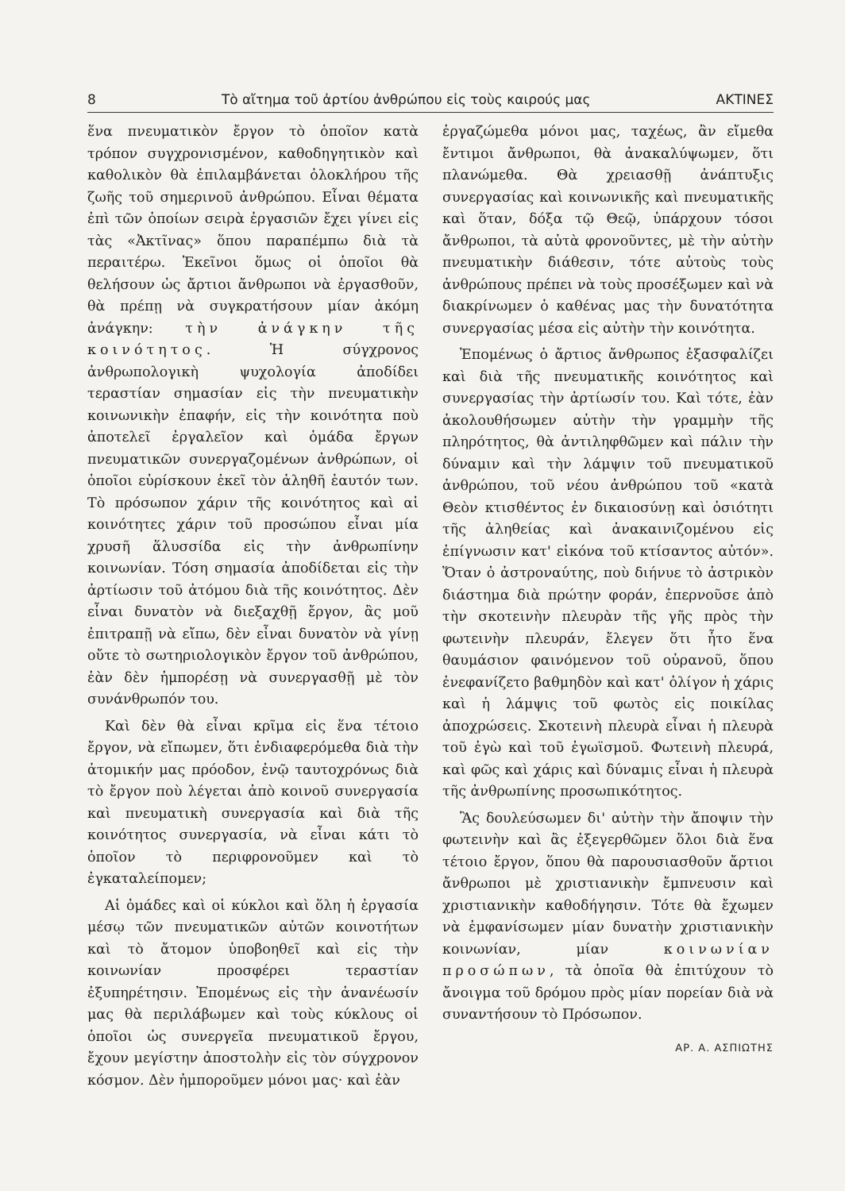8 Τὸ αἴτημα τοῦ ἀρτίου ἀνθρώπου εἰς τοὺς καιρούς μας ΑΚΤΙΝΕΣ
ἕνα πνευματικὸν ἔργον τὸ ὁποῖον κατὰ τρόπον συγχρονισμένον, καθοδηγητικὸν καὶ καθολικὸν θὰ ἐπιλαμβάνεται ὁλοκλήρου τῆς ζωῆς τοῦ σημερινοῦ ἀνθρώπου. Εἶναι θέματα ἐπὶ τῶν ὁποίων σειρὰ ἐργασιῶν ἔχει γίνει εἰς τὰς «Ἀκτῖνας» ὅπου παραπέμπω διὰ τὰ περαιτέρω. Ἐκεῖνοι ὅμως οἱ ὁποῖοι θὰ θελήσουν ὡς ἄρτιοι ἄνθρωποι νὰ ἐργασθοῦν, θὰ πρέπῃ νὰ συγκρατήσουν μίαν ἀκόμη ἀνάγκην: τὴν ἀνάγκην τῆς κοινότητος. Ἡ σύγχρονος ἀνθρωπολογικὴ ψυχολογία ἀποδίδει τεραστίαν σημασίαν εἰς τὴν πνευματικὴν κοινωνικὴν ἐπαφήν, εἰς τὴν κοινότητα ποὺ ἀποτελεῖ ἐργαλεῖον καὶ ὁμάδα ἔργων πνευματικῶν συνεργαζομένων ἀνθρώπων, οἱ ὁποῖοι εὑρίσκουν ἐκεῖ τὸν ἀληθῆ ἑαυτόν των. Τὸ πρόσωπον χάριν τῆς κοινότητος καὶ αἱ κοινότητες χάριν τοῦ προσώπου εἶναι μία χρυσῆ ἅλυσσίδα εἰς τὴν ἀνθρωπίνην κοινωνίαν. Τόση σημασία ἀποδίδεται εἰς τὴν ἀρτίωσιν τοῦ ἀτόμου διὰ τῆς κοινότητος. Δὲν εἶναι δυνατὸν νὰ διεξαχθῇ ἔργον, ἂς μοῦ ἐπιτραπῇ νὰ εἴπω, δὲν εἶναι δυνατὸν νὰ γίνῃ οὔτε τὸ σωτηριολογικὸν ἔργον τοῦ ἀνθρώπου, ἐὰν δὲν ἠμπορέσῃ νὰ συνεργασθῇ μὲ τὸν συνάνθρωπόν του.
Καὶ δὲν θὰ εἶναι κρῖμα εἰς ἕνα τέτοιο ἔργον, νὰ εἴπωμεν, ὅτι ἐνδιαφερόμεθα διὰ τὴν ἀτομικήν μας πρόοδον, ἐνῷ ταυτοχρόνως διὰ τὸ ἔργον ποὺ λέγεται ἀπὸ κοινοῦ συνεργασία καὶ πνευματικὴ συνεργασία καὶ διὰ τῆς κοινότητος συνεργασία, νὰ εἶναι κάτι τὸ ὁποῖον τὸ περιφρονοῦμεν καὶ τὸ ἐγκαταλείπομεν;
Αἱ ὁμάδες καὶ οἱ κύκλοι καὶ ὅλη ἡ ἐργασία μέσῳ τῶν πνευματικῶν αὐτῶν κοινοτήτων καὶ τὸ ἄτομον ὑποβοηθεῖ καὶ εἰς τὴν κοινωνίαν προσφέρει τεραστίαν ἐξυπηρέτησιν. Ἑπομένως εἰς τὴν ἀνανέωσίν μας θὰ περιλάβωμεν καὶ τοὺς κύκλους οἱ ὁποῖοι ὡς συνεργεῖα πνευματικοῦ ἔργου, ἔχουν μεγίστην ἀποστολὴν εἰς τὸν σύγχρονον κόσμον. Δὲν ἠμποροῦμεν μόνοι μας· καὶ ἐὰν
ἐργαζώμεθα μόνοι μας, ταχέως, ἂν εἴμεθα ἔντιμοι ἄνθρωποι, θὰ ἀνακαλύψωμεν, ὅτι πλανώμεθα. Θὰ χρειασθῇ ἀνάπτυξις συνεργασίας καὶ κοινωνικῆς καὶ πνευματικῆς καὶ ὅταν, δόξα τῷ Θεῷ, ὑπάρχουν τόσοι ἄνθρωποι, τὰ αὐτὰ φρονοῦντες, μὲ τὴν αὐτὴν πνευματικὴν διάθεσιν, τότε αὐτοὺς τοὺς ἀνθρώπους πρέπει νὰ τοὺς προσέξωμεν καὶ νὰ διακρίνωμεν ὁ καθένας μας τὴν δυνατότητα συνεργασίας μέσα εἰς αὐτὴν τὴν κοινότητα.
Ἑπομένως ὁ ἄρτιος ἄνθρωπος ἐξασφαλίζει καὶ διὰ τῆς πνευματικῆς κοινότητος καὶ συνεργασίας τὴν ἀρτίωσίν του. Καὶ τότε, ἐὰν ἀκολουθήσωμεν αὐτὴν τὴν γραμμὴν τῆς πληρότητος, θὰ ἀντιληφθῶμεν καὶ πάλιν τὴν δύναμιν καὶ τὴν λάμψιν τοῦ πνευματικοῦ ἀνθρώπου, τοῦ νέου ἀνθρώπου τοῦ «κατὰ Θεὸν κτισθέντος ἐν δικαιοσύνῃ καὶ ὁσιότητι τῆς ἀληθείας καὶ ἀνακαινιζομένου εἰς ἐπίγνωσιν κατ' εἰκόνα τοῦ κτίσαντος αὐτόν». Ὅταν ὁ ἀστροναύτης, ποὺ διήνυε τὸ ἀστρικὸν διάστημα διὰ πρώτην φοράν, ἐπερνοῦσε ἀπὸ τὴν σκοτεινὴν πλευρὰν τῆς γῆς πρὸς τὴν φωτεινὴν πλευράν, ἔλεγεν ὅτι ἦτο ἕνα θαυμάσιον φαινόμενον τοῦ οὐρανοῦ, ὅπου ἐνεφανίζετο βαθμηδὸν καὶ κατ' ὀλίγον ἡ χάρις καὶ ἡ λάμψις τοῦ φωτὸς εἰς ποικίλας ἀποχρώσεις. Σκοτεινὴ πλευρὰ εἶναι ἡ πλευρὰ τοῦ ἐγὼ καὶ τοῦ ἐγωϊσμοῦ. Φωτεινὴ πλευρά, καὶ φῶς καὶ χάρις καὶ δύναμις εἶναι ἡ πλευρὰ τῆς ἀνθρωπίνης προσωπικότητος.
Ἂς δουλεύσωμεν δι' αὐτὴν τὴν ἄποψιν τὴν φωτεινὴν καὶ ἂς ἐξεγερθῶμεν ὅλοι διὰ ἕνα τέτοιο ἔργον, ὅπου θὰ παρουσιασθοῦν ἄρτιοι ἄνθρωποι μὲ χριστιανικὴν ἔμπνευσιν καὶ χριστιανικὴν καθοδήγησιν. Τότε θὰ ἔχωμεν νὰ ἐμφανίσωμεν μίαν δυνατὴν χριστιανικὴν κοινωνίαν, μίαν κοινωνίαν προσώπων, τὰ ὁποῖα θὰ ἐπιτύχουν τὸ ἄνοιγμα τοῦ δρόμου πρὸς μίαν πορείαν διὰ νὰ συναντήσουν τὸ Πρόσωπον.
ΑΡ. Α. ΑΣΠΙΩΤΗΣ